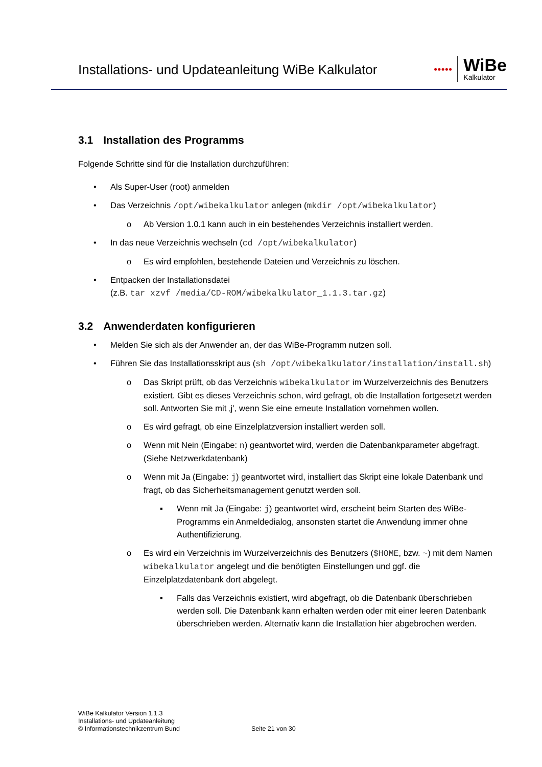Installations- und Updateanleitung WiBe Kalkulator
●●●●●
WiBe
Kalkulator
3.1 Installation des Programms
Folgende Schritte sind für die Installation durchzuführen:
• Als Super-User (root) anmelden
• Das Verzeichnis /opt/wibekalkulator anlegen (mkdir /opt/wibekalkulator)
o Ab Version 1.0.1 kann auch in ein bestehendes Verzeichnis installiert werden.
• In das neue Verzeichnis wechseln (cd /opt/wibekalkulator)
o Es wird empfohlen, bestehende Dateien und Verzeichnis zu löschen.
• Entpacken der Installationsdatei
(z.B. tar xzvf /media/CD-ROM/wibekalkulator_1.1.3.tar.gz)
3.2 Anwenderdaten konfigurieren
• Melden Sie sich als der Anwender an, der das WiBe-Programm nutzen soll.
• Führen Sie das Installationsskript aus (sh /opt/wibekalkulator/installation/install.sh)
o Das Skript prüft, ob das Verzeichnis wibekalkulator im Wurzelverzeichnis des Benutzers existiert. Gibt es dieses Verzeichnis schon, wird gefragt, ob die Installation fortgesetzt werden soll. Antworten Sie mit ‚j’, wenn Sie eine erneute Installation vornehmen wollen.
o Es wird gefragt, ob eine Einzelplatzversion installiert werden soll.
o Wenn mit Nein (Eingabe: n) geantwortet wird, werden die Datenbankparameter abgefragt. (Siehe Netzwerkdatenbank)
o Wenn mit Ja (Eingabe: j) geantwortet wird, installiert das Skript eine lokale Datenbank und fragt, ob das Sicherheitsmanagement genutzt werden soll.
▪ Wenn mit Ja (Eingabe: j) geantwortet wird, erscheint beim Starten des WiBe-Programms ein Anmeldedialog, ansonsten startet die Anwendung immer ohne Authentifizierung.
o Es wird ein Verzeichnis im Wurzelverzeichnis des Benutzers ($HOME, bzw. ~) mit dem Namen wibekalkulator angelegt und die benötigten Einstellungen und ggf. die Einzelplatzdatenbank dort abgelegt.
▪ Falls das Verzeichnis existiert, wird abgefragt, ob die Datenbank überschrieben werden soll. Die Datenbank kann erhalten werden oder mit einer leeren Datenbank überschrieben werden. Alternativ kann die Installation hier abgebrochen werden.
WiBe Kalkulator Version 1.1.3
Installations- und Updateanleitung
© Informationstechnikzentrum Bund
Seite 21 von 30